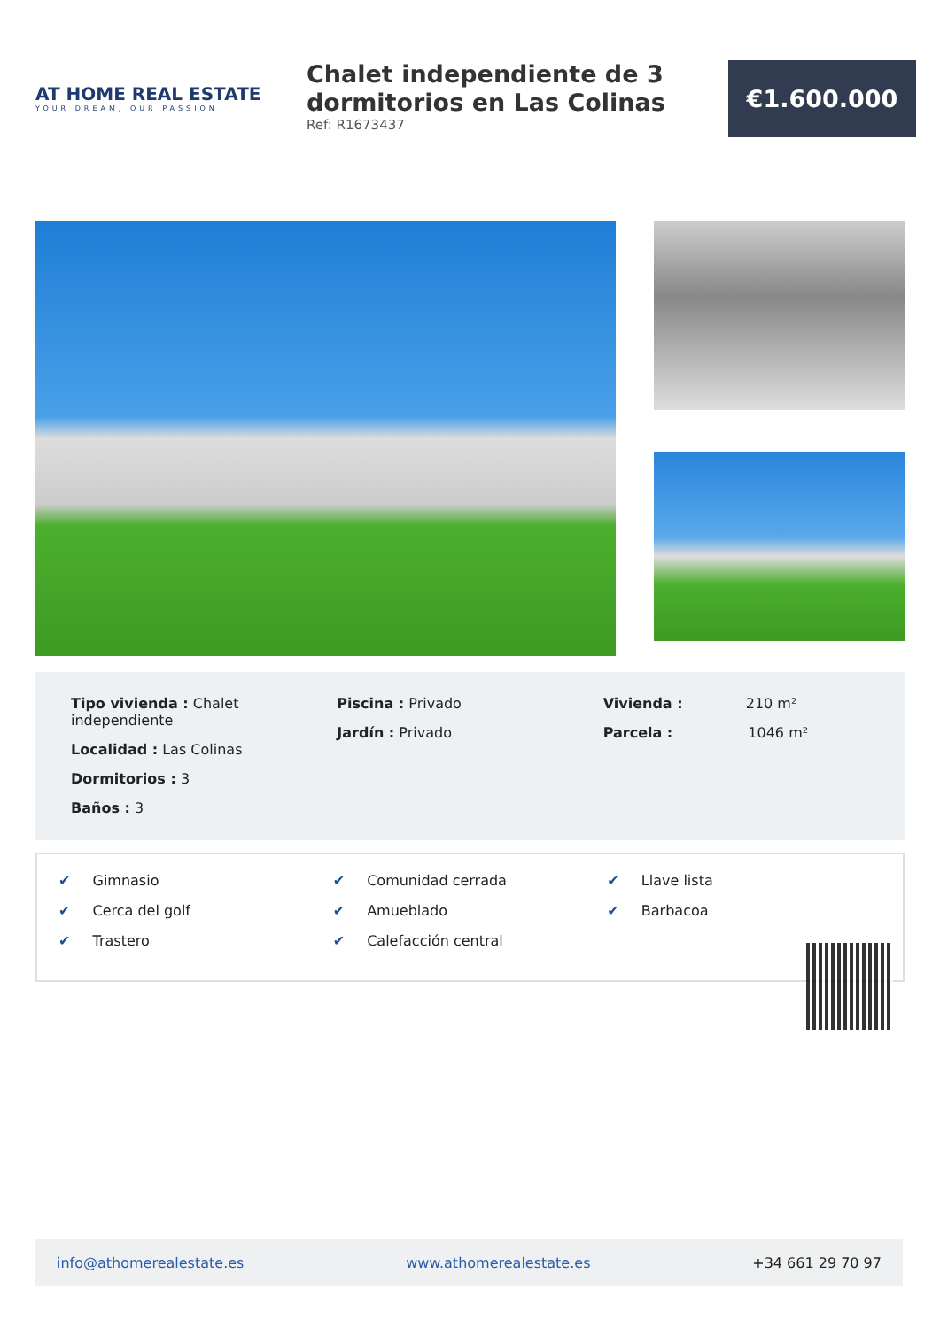AT HOME REAL ESTATE
YOUR DREAM, OUR PASSION
Chalet independiente de 3 dormitorios en Las Colinas
Ref: R1673437
€1.600.000
Tipo vivienda : Chalet independiente
Localidad : Las Colinas
Dormitorios : 3
Baños : 3
Piscina : Privado
Jardín : Privado
Vivienda : 210 m²
Parcela : 1046 m²
✔ Gimnasio
✔ Cerca del golf
✔ Trastero
✔ Comunidad cerrada
✔ Amueblado
✔ Calefacción central
✔ Llave lista
✔ Barbacoa
info@athomerealestate.es www.athomerealestate.es +34 661 29 70 97